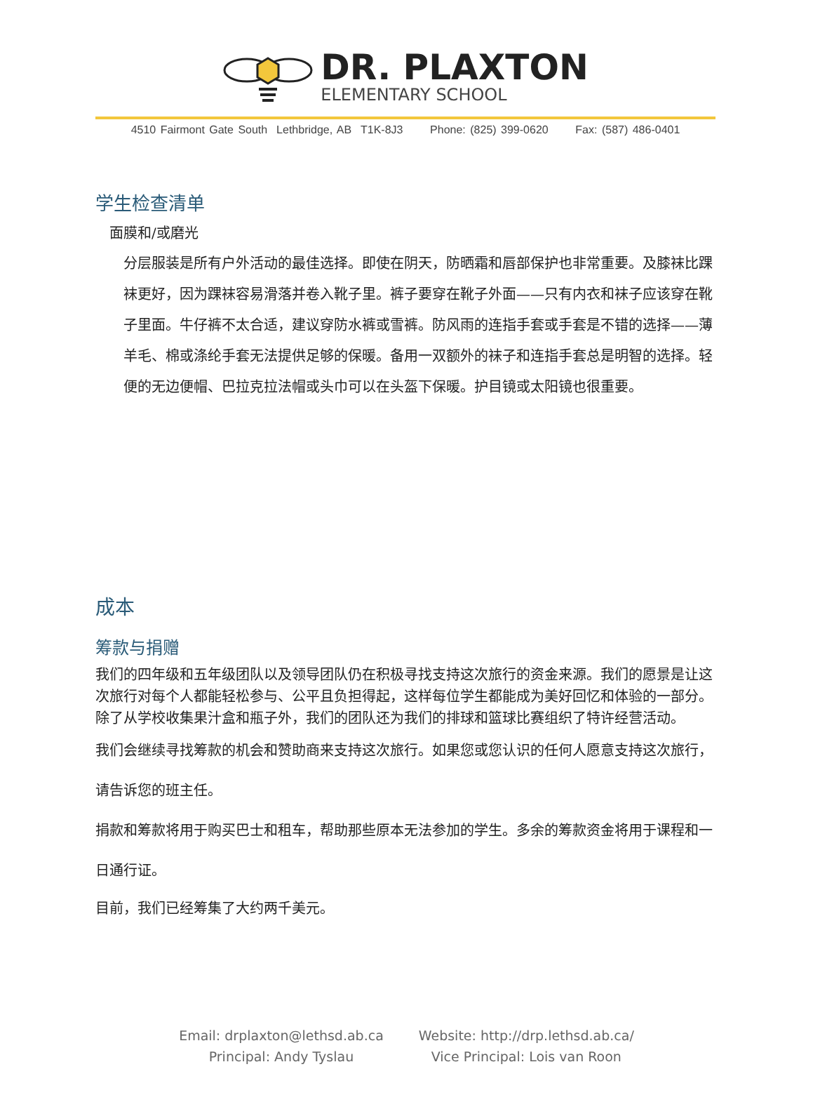DR. PLAXTON
ELEMENTARY SCHOOL
4510 Fairmont Gate South Lethbridge, AB T1K-8J3 Phone: (825) 399-0620 Fax: (587) 486-0401
学生检查清单
面膜和/或磨光
分层服装是所有户外活动的最佳选择。即使在阴天，防晒霜和唇部保护也非常重要。及膝袜比踝袜更好，因为踝袜容易滑落并卷入靴子里。裤子要穿在靴子外面——只有内衣和袜子应该穿在靴子里面。牛仔裤不太合适，建议穿防水裤或雪裤。防风雨的连指手套或手套是不错的选择——薄羊毛、棉或涤纶手套无法提供足够的保暖。备用一双额外的袜子和连指手套总是明智的选择。轻便的无边便帽、巴拉克拉法帽或头巾可以在头盔下保暖。护目镜或太阳镜也很重要。
成本
筹款与捐赠
我们的四年级和五年级团队以及领导团队仍在积极寻找支持这次旅行的资金来源。我们的愿景是让这次旅行对每个人都能轻松参与、公平且负担得起，这样每位学生都能成为美好回忆和体验的一部分。除了从学校收集果汁盒和瓶子外，我们的团队还为我们的排球和篮球比赛组织了特许经营活动。
我们会继续寻找筹款的机会和赞助商来支持这次旅行。如果您或您认识的任何人愿意支持这次旅行，请告诉您的班主任。
捐款和筹款将用于购买巴士和租车，帮助那些原本无法参加的学生。多余的筹款资金将用于课程和一日通行证。
目前，我们已经筹集了大约两千美元。
Email: drplaxton@lethsd.ab.ca
Principal: Andy Tyslau
Website: http://drp.lethsd.ab.ca/
Vice Principal: Lois van Roon